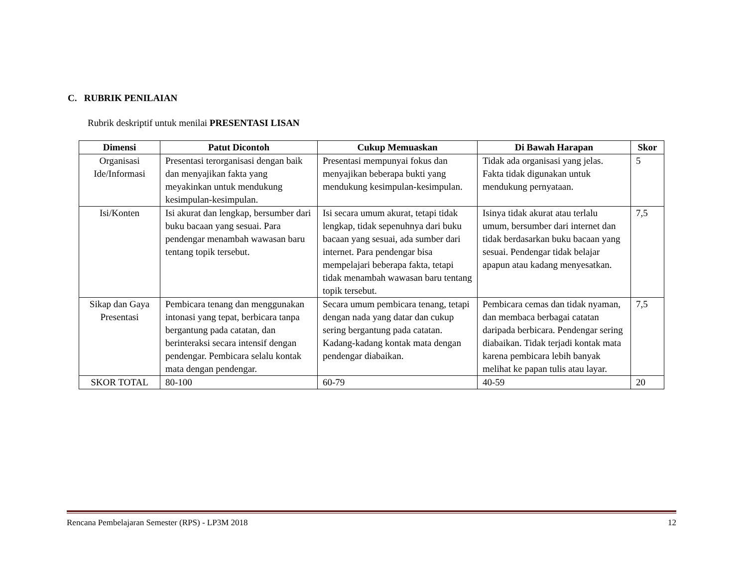C. RUBRIK PENILAIAN
Rubrik deskriptif untuk menilai PRESENTASI LISAN
| Dimensi | Patut Dicontoh | Cukup Memuaskan | Di Bawah Harapan | Skor |
| --- | --- | --- | --- | --- |
| Organisasi Ide/Informasi | Presentasi terorganisasi dengan baik dan menyajikan fakta yang meyakinkan untuk mendukung kesimpulan-kesimpulan. | Presentasi mempunyai fokus dan menyajikan beberapa bukti yang mendukung kesimpulan-kesimpulan. | Tidak ada organisasi yang jelas. Fakta tidak digunakan untuk mendukung pernyataan. | 5 |
| Isi/Konten | Isi akurat dan lengkap, bersumber dari buku bacaan yang sesuai. Para pendengar menambah wawasan baru tentang topik tersebut. | Isi secara umum akurat, tetapi tidak lengkap, tidak sepenuhnya dari buku bacaan yang sesuai, ada sumber dari internet. Para pendengar bisa mempelajari beberapa fakta, tetapi tidak menambah wawasan baru tentang topik tersebut. | Isinya tidak akurat atau terlalu umum, bersumber dari internet dan tidak berdasarkan buku bacaan yang sesuai. Pendengar tidak belajar apapun atau kadang menyesatkan. | 7,5 |
| Sikap dan Gaya Presentasi | Pembicara tenang dan menggunakan intonasi yang tepat, berbicara tanpa bergantung pada catatan, dan berinteraksi secara intensif dengan pendengar. Pembicara selalu kontak mata dengan pendengar. | Secara umum pembicara tenang, tetapi dengan nada yang datar dan cukup sering bergantung pada catatan. Kadang-kadang kontak mata dengan pendengar diabaikan. | Pembicara cemas dan tidak nyaman, dan membaca berbagai catatan daripada berbicara. Pendengar sering diabaikan. Tidak terjadi kontak mata karena pembicara lebih banyak melihat ke papan tulis atau layar. | 7,5 |
| SKOR TOTAL | 80-100 | 60-79 | 40-59 | 20 |
Rencana Pembelajaran Semester (RPS) - LP3M 2018 12